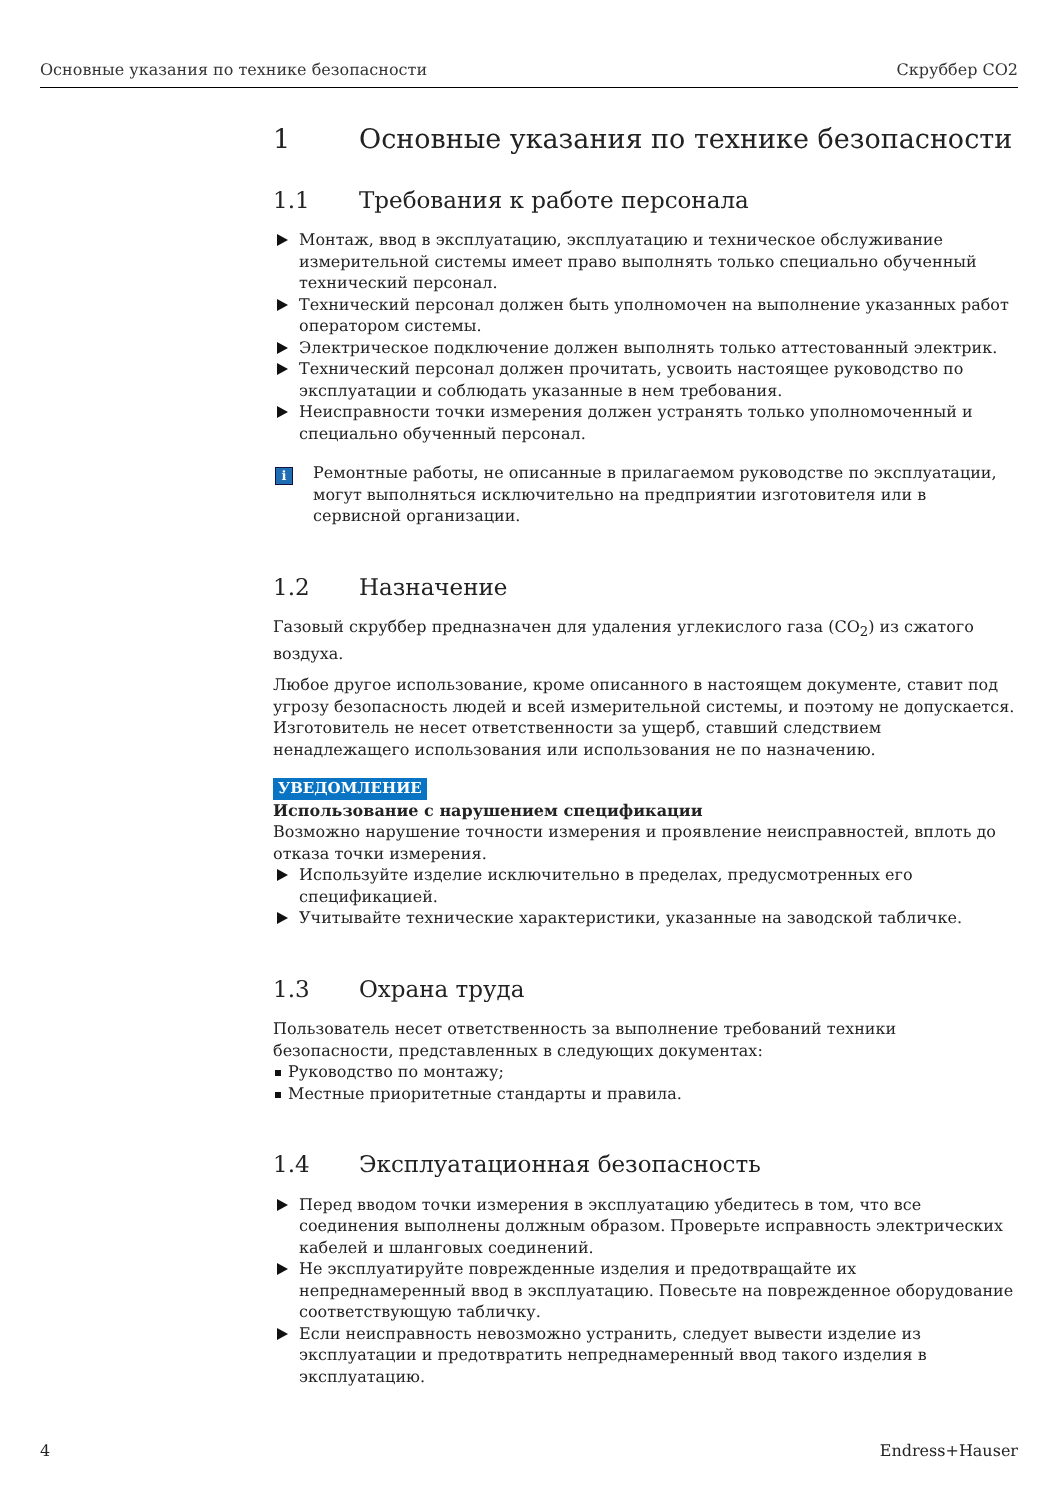Основные указания по технике безопасности Скруббер CO2
1 Основные указания по технике безопасности
1.1 Требования к работе персонала
Монтаж, ввод в эксплуатацию, эксплуатацию и техническое обслуживание измерительной системы имеет право выполнять только специально обученный технический персонал.
Технический персонал должен быть уполномочен на выполнение указанных работ оператором системы.
Электрическое подключение должен выполнять только аттестованный электрик.
Технический персонал должен прочитать, усвоить настоящее руководство по эксплуатации и соблюдать указанные в нем требования.
Неисправности точки измерения должен устранять только уполномоченный и специально обученный персонал.
i
Ремонтные работы, не описанные в прилагаемом руководстве по эксплуатации, могут выполняться исключительно на предприятии изготовителя или в сервисной организации.
1.2 Назначение
Газовый скруббер предназначен для удаления углекислого газа (CO<sub>2</sub>) из сжатого воздуха.
Любое другое использование, кроме описанного в настоящем документе, ставит под угрозу безопасность людей и всей измерительной системы, и поэтому не допускается. Изготовитель не несет ответственности за ущерб, ставший следствием ненадлежащего использования или использования не по назначению.
УВЕДОМЛЕНИЕ
Использование с нарушением спецификации
Возможно нарушение точности измерения и проявление неисправностей, вплоть до отказа точки измерения.
Используйте изделие исключительно в пределах, предусмотренных его спецификацией.
Учитывайте технические характеристики, указанные на заводской табличке.
1.3 Охрана труда
Пользователь несет ответственность за выполнение требований техники безопасности, представленных в следующих документах:
Руководство по монтажу;
Местные приоритетные стандарты и правила.
1.4 Эксплуатационная безопасность
Перед вводом точки измерения в эксплуатацию убедитесь в том, что все соединения выполнены должным образом. Проверьте исправность электрических кабелей и шланговых соединений.
Не эксплуатируйте поврежденные изделия и предотвращайте их непреднамеренный ввод в эксплуатацию. Повесьте на поврежденное оборудование соответствующую табличку.
Если неисправность невозможно устранить, следует вывести изделие из эксплуатации и предотвратить непреднамеренный ввод такого изделия в эксплуатацию.
4 Endress+Hauser